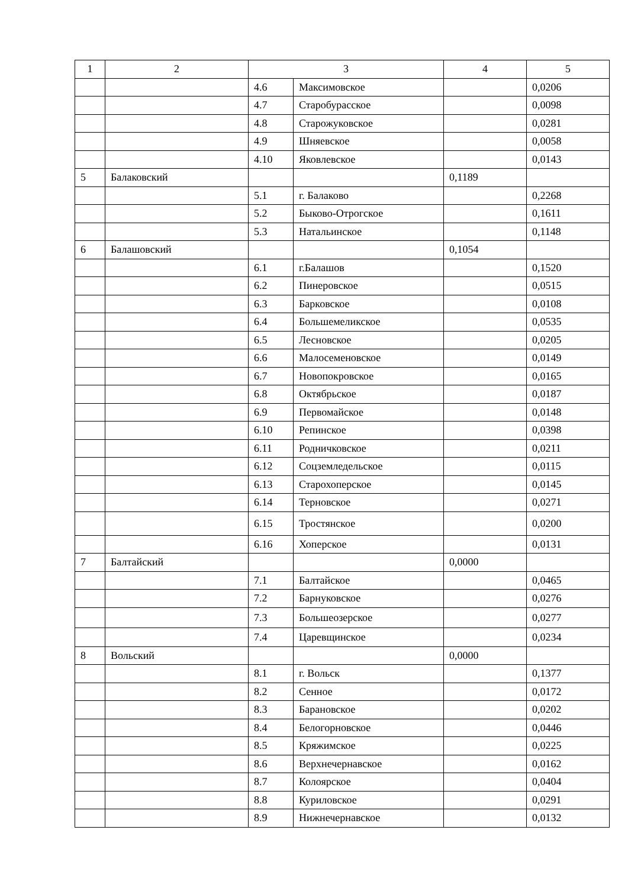| 1 | 2 | 3 | | 4 | 5 |
| --- | --- | --- | --- | --- | --- |
| | | 4.6 | Максимовское | | 0,0206 |
| | | 4.7 | Старобурасское | | 0,0098 |
| | | 4.8 | Старожуковское | | 0,0281 |
| | | 4.9 | Шняевское | | 0,0058 |
| | | 4.10 | Яковлевское | | 0,0143 |
| 5 | Балаковский | | | 0,1189 | |
| | | 5.1 | г. Балаково | | 0,2268 |
| | | 5.2 | Быково-Отрогское | | 0,1611 |
| | | 5.3 | Натальинское | | 0,1148 |
| 6 | Балашовский | | | 0,1054 | |
| | | 6.1 | г.Балашов | | 0,1520 |
| | | 6.2 | Пинеровское | | 0,0515 |
| | | 6.3 | Барковское | | 0,0108 |
| | | 6.4 | Большемеликское | | 0,0535 |
| | | 6.5 | Лесновское | | 0,0205 |
| | | 6.6 | Малосеменовское | | 0,0149 |
| | | 6.7 | Новопокровское | | 0,0165 |
| | | 6.8 | Октябрьское | | 0,0187 |
| | | 6.9 | Первомайское | | 0,0148 |
| | | 6.10 | Репинское | | 0,0398 |
| | | 6.11 | Родничковское | | 0,0211 |
| | | 6.12 | Соцземледельское | | 0,0115 |
| | | 6.13 | Старохоперское | | 0,0145 |
| | | 6.14 | Терновское | | 0,0271 |
| | | 6.15 | Тростянское | | 0,0200 |
| | | 6.16 | Хоперское | | 0,0131 |
| 7 | Балтайский | | | 0,0000 | |
| | | 7.1 | Балтайское | | 0,0465 |
| | | 7.2 | Барнуковское | | 0,0276 |
| | | 7.3 | Большеозерское | | 0,0277 |
| | | 7.4 | Царевщинское | | 0,0234 |
| 8 | Вольский | | | 0,0000 | |
| | | 8.1 | г. Вольск | | 0,1377 |
| | | 8.2 | Сенное | | 0,0172 |
| | | 8.3 | Барановское | | 0,0202 |
| | | 8.4 | Белогорновское | | 0,0446 |
| | | 8.5 | Кряжимское | | 0,0225 |
| | | 8.6 | Верхнечернавское | | 0,0162 |
| | | 8.7 | Колоярское | | 0,0404 |
| | | 8.8 | Куриловское | | 0,0291 |
| | | 8.9 | Нижнечернавское | | 0,0132 |